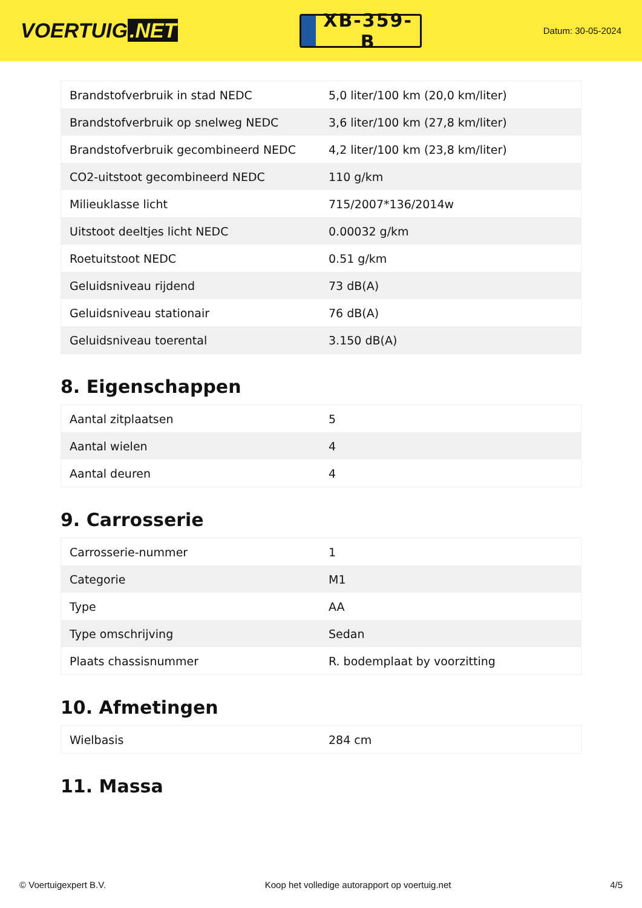VOERTUIG.NET
XB-359-B
Datum: 30-05-2024
| Brandstofverbruik in stad NEDC | 5,0 liter/100 km (20,0 km/liter) |
| Brandstofverbruik op snelweg NEDC | 3,6 liter/100 km (27,8 km/liter) |
| Brandstofverbruik gecombineerd NEDC | 4,2 liter/100 km (23,8 km/liter) |
| CO2-uitstoot gecombineerd NEDC | 110 g/km |
| Milieuklasse licht | 715/2007*136/2014w |
| Uitstoot deeltjes licht NEDC | 0.00032 g/km |
| Roetuitstoot NEDC | 0.51 g/km |
| Geluidsniveau rijdend | 73 dB(A) |
| Geluidsniveau stationair | 76 dB(A) |
| Geluidsniveau toerental | 3.150 dB(A) |
8. Eigenschappen
| Aantal zitplaatsen | 5 |
| Aantal wielen | 4 |
| Aantal deuren | 4 |
9. Carrosserie
| Carrosserie-nummer | 1 |
| Categorie | M1 |
| Type | AA |
| Type omschrijving | Sedan |
| Plaats chassisnummer | R. bodemplaat by voorzitting |
10. Afmetingen
| Wielbasis | 284 cm |
11. Massa
© Voertuigexpert B.V. Koop het volledige autorapport op voertuig.net 4/5